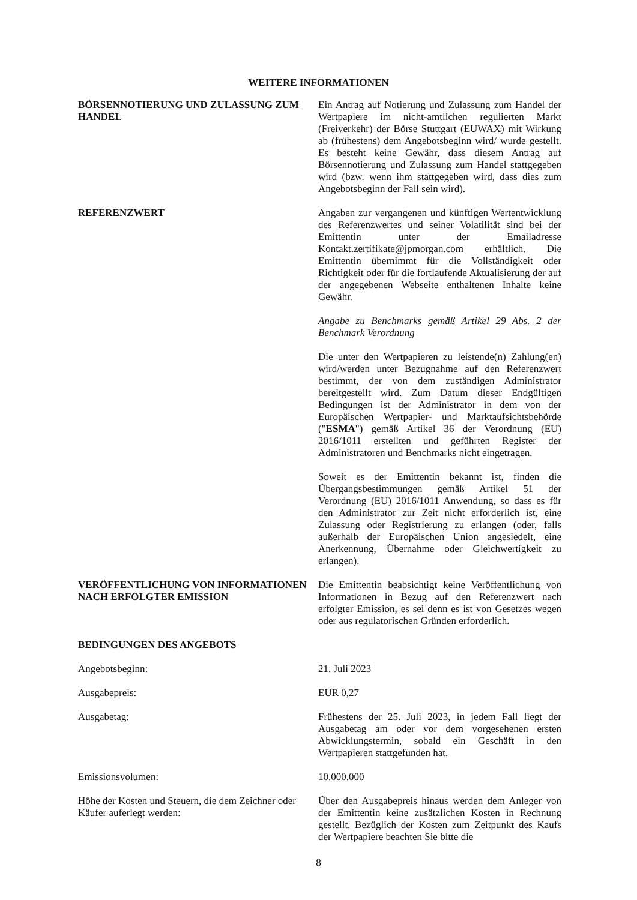WEITERE INFORMATIONEN
BÖRSENNOTIERUNG UND ZULASSUNG ZUM HANDEL
Ein Antrag auf Notierung und Zulassung zum Handel der Wertpapiere im nicht-amtlichen regulierten Markt (Freiverkehr) der Börse Stuttgart (EUWAX) mit Wirkung ab (frühestens) dem Angebotsbeginn wird/ wurde gestellt. Es besteht keine Gewähr, dass diesem Antrag auf Börsennotierung und Zulassung zum Handel stattgegeben wird (bzw. wenn ihm stattgegeben wird, dass dies zum Angebotsbeginn der Fall sein wird).
REFERENZWERT Angaben zur vergangenen und künftigen Wertentwicklung des Referenzwertes und seiner Volatilität sind bei der Emittentin unter der Emailadresse Kontakt.zertifikate@jpmorgan.com erhältlich. Die Emittentin übernimmt für die Vollständigkeit oder Richtigkeit oder für die fortlaufende Aktualisierung der auf der angegebenen Webseite enthaltenen Inhalte keine Gewähr.
Angabe zu Benchmarks gemäß Artikel 29 Abs. 2 der Benchmark Verordnung
Die unter den Wertpapieren zu leistende(n) Zahlung(en) wird/werden unter Bezugnahme auf den Referenzwert bestimmt, der von dem zuständigen Administrator bereitgestellt wird. Zum Datum dieser Endgültigen Bedingungen ist der Administrator in dem von der Europäischen Wertpapier- und Marktaufsichtsbehörde ("ESMA") gemäß Artikel 36 der Verordnung (EU) 2016/1011 erstellten und geführten Register der Administratoren und Benchmarks nicht eingetragen.
Soweit es der Emittentin bekannt ist, finden die Übergangsbestimmungen gemäß Artikel 51 der Verordnung (EU) 2016/1011 Anwendung, so dass es für den Administrator zur Zeit nicht erforderlich ist, eine Zulassung oder Registrierung zu erlangen (oder, falls außerhalb der Europäischen Union angesiedelt, eine Anerkennung, Übernahme oder Gleichwertigkeit zu erlangen).
VERÖFFENTLICHUNG VON INFORMATIONEN NACH ERFOLGTER EMISSION
Die Emittentin beabsichtigt keine Veröffentlichung von Informationen in Bezug auf den Referenzwert nach erfolgter Emission, es sei denn es ist von Gesetzes wegen oder aus regulatorischen Gründen erforderlich.
BEDINGUNGEN DES ANGEBOTS
Angebotsbeginn: 21. Juli 2023
Ausgabepreis: EUR 0,27
Ausgabetag: Frühestens der 25. Juli 2023, in jedem Fall liegt der Ausgabetag am oder vor dem vorgesehenen ersten Abwicklungstermin, sobald ein Geschäft in den Wertpapieren stattgefunden hat.
Emissionsvolumen: 10.000.000
Höhe der Kosten und Steuern, die dem Zeichner oder Käufer auferlegt werden:
Über den Ausgabepreis hinaus werden dem Anleger von der Emittentin keine zusätzlichen Kosten in Rechnung gestellt. Bezüglich der Kosten zum Zeitpunkt des Kaufs der Wertpapiere beachten Sie bitte die
8